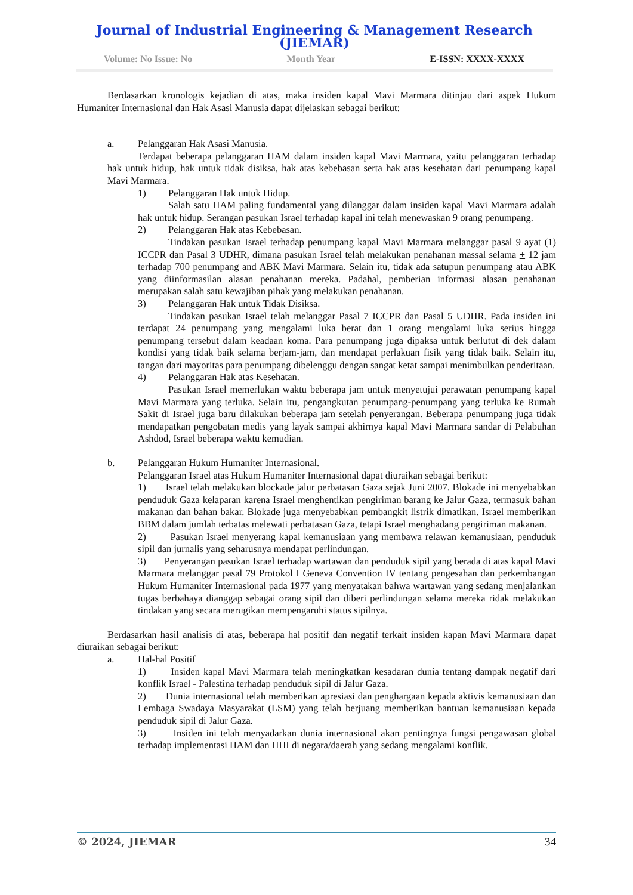Journal of Industrial Engineering & Management Research (JIEMAR)
Volume: No Issue: No Month Year E-ISSN: XXXX-XXXX
Berdasarkan kronologis kejadian di atas, maka insiden kapal Mavi Marmara ditinjau dari aspek Hukum Humaniter Internasional dan Hak Asasi Manusia dapat dijelaskan sebagai berikut:
a. Pelanggaran Hak Asasi Manusia.
Terdapat beberapa pelanggaran HAM dalam insiden kapal Mavi Marmara, yaitu pelanggaran terhadap hak untuk hidup, hak untuk tidak disiksa, hak atas kebebasan serta hak atas kesehatan dari penumpang kapal Mavi Marmara.
1) Pelanggaran Hak untuk Hidup.
Salah satu HAM paling fundamental yang dilanggar dalam insiden kapal Mavi Marmara adalah hak untuk hidup. Serangan pasukan Israel terhadap kapal ini telah menewaskan 9 orang penumpang.
2) Pelanggaran Hak atas Kebebasan.
Tindakan pasukan Israel terhadap penumpang kapal Mavi Marmara melanggar pasal 9 ayat (1) ICCPR dan Pasal 3 UDHR, dimana pasukan Israel telah melakukan penahanan massal selama + 12 jam terhadap 700 penumpang and ABK Mavi Marmara. Selain itu, tidak ada satupun penumpang atau ABK yang diinformasilan alasan penahanan mereka. Padahal, pemberian informasi alasan penahanan merupakan salah satu kewajiban pihak yang melakukan penahanan.
3) Pelanggaran Hak untuk Tidak Disiksa.
Tindakan pasukan Israel telah melanggar Pasal 7 ICCPR dan Pasal 5 UDHR. Pada insiden ini terdapat 24 penumpang yang mengalami luka berat dan 1 orang mengalami luka serius hingga penumpang tersebut dalam keadaan koma. Para penumpang juga dipaksa untuk berlutut di dek dalam kondisi yang tidak baik selama berjam-jam, dan mendapat perlakuan fisik yang tidak baik. Selain itu, tangan dari mayoritas para penumpang dibelenggu dengan sangat ketat sampai menimbulkan penderitaan.
4) Pelanggaran Hak atas Kesehatan.
Pasukan Israel memerlukan waktu beberapa jam untuk menyetujui perawatan penumpang kapal Mavi Marmara yang terluka. Selain itu, pengangkutan penumpang-penumpang yang terluka ke Rumah Sakit di Israel juga baru dilakukan beberapa jam setelah penyerangan. Beberapa penumpang juga tidak mendapatkan pengobatan medis yang layak sampai akhirnya kapal Mavi Marmara sandar di Pelabuhan Ashdod, Israel beberapa waktu kemudian.
b. Pelanggaran Hukum Humaniter Internasional.
Pelanggaran Israel atas Hukum Humaniter Internasional dapat diuraikan sebagai berikut:
1) Israel telah melakukan blockade jalur perbatasan Gaza sejak Juni 2007. Blokade ini menyebabkan penduduk Gaza kelaparan karena Israel menghentikan pengiriman barang ke Jalur Gaza, termasuk bahan makanan dan bahan bakar. Blokade juga menyebabkan pembangkit listrik dimatikan. Israel memberikan BBM dalam jumlah terbatas melewati perbatasan Gaza, tetapi Israel menghadang pengiriman makanan.
2) Pasukan Israel menyerang kapal kemanusiaan yang membawa relawan kemanusiaan, penduduk sipil dan jurnalis yang seharusnya mendapat perlindungan.
3) Penyerangan pasukan Israel terhadap wartawan dan penduduk sipil yang berada di atas kapal Mavi Marmara melanggar pasal 79 Protokol I Geneva Convention IV tentang pengesahan dan perkembangan Hukum Humaniter Internasional pada 1977 yang menyatakan bahwa wartawan yang sedang menjalankan tugas berbahaya dianggap sebagai orang sipil dan diberi perlindungan selama mereka ridak melakukan tindakan yang secara merugikan mempengaruhi status sipilnya.
Berdasarkan hasil analisis di atas, beberapa hal positif dan negatif terkait insiden kapan Mavi Marmara dapat diuraikan sebagai berikut:
a. Hal-hal Positif
1) Insiden kapal Mavi Marmara telah meningkatkan kesadaran dunia tentang dampak negatif dari konflik Israel - Palestina terhadap penduduk sipil di Jalur Gaza.
2) Dunia internasional telah memberikan apresiasi dan penghargaan kepada aktivis kemanusiaan dan Lembaga Swadaya Masyarakat (LSM) yang telah berjuang memberikan bantuan kemanusiaan kepada penduduk sipil di Jalur Gaza.
3) Insiden ini telah menyadarkan dunia internasional akan pentingnya fungsi pengawasan global terhadap implementasi HAM dan HHI di negara/daerah yang sedang mengalami konflik.
© 2024, JIEMAR 34